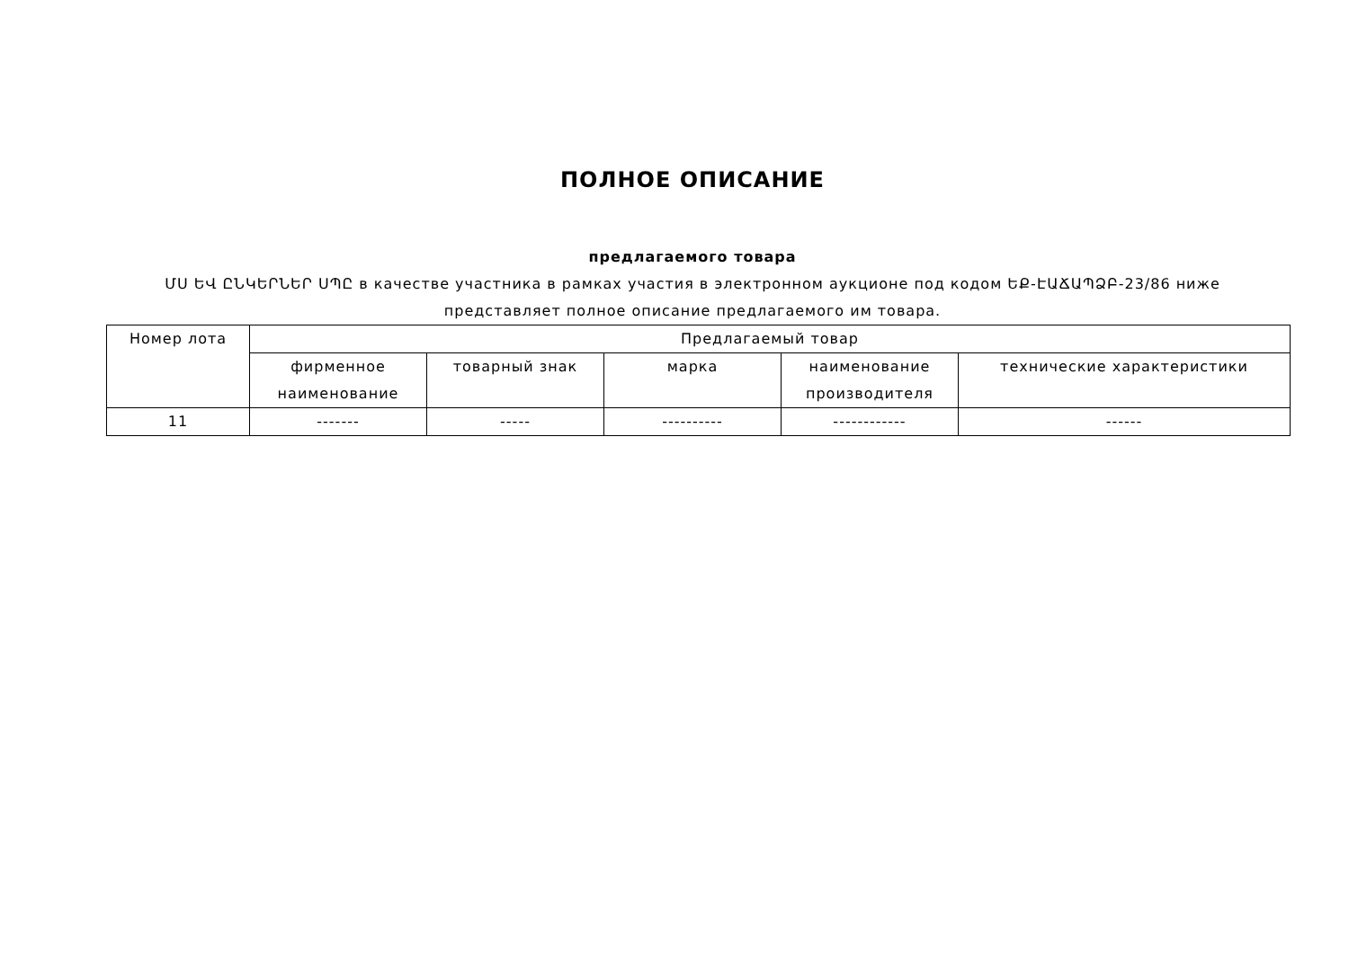ПОЛНОЕ ОПИСАНИЕ
предлагаемого товара
ՄՍ ԵՎ ԸՆԿԵՐՆԵՐ ՍՊԸ в качестве участника в рамках участия в электронном аукционе под кодом ԵՔ-ԷԱՃԱՊՁԲ-23/86 ниже представляет полное описание предлагаемого им товара.
| Номер лота | Предлагаемый товар | | | | |
| --- | --- | --- | --- | --- | --- |
| | фирменное наименование | товарный знак | марка | наименование производителя | технические характеристики |
| 11 | ------- | ----- | ---------- | ------------ | ------ |